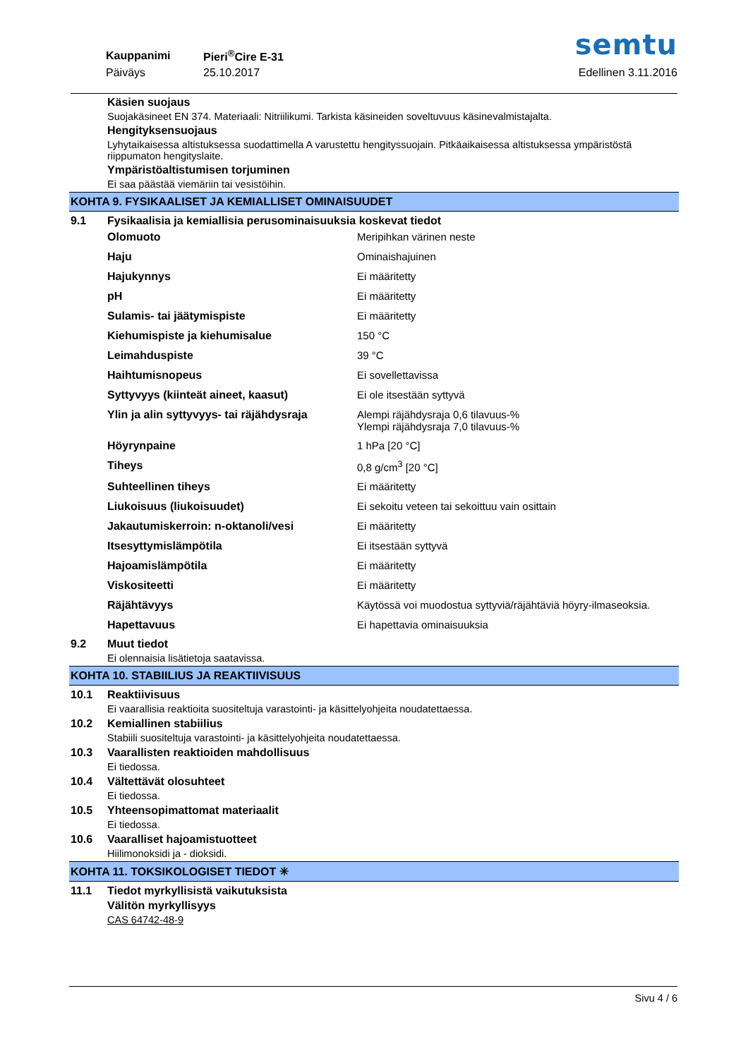semtu
| Kauppanimi | Pieri<sup>®</sup>Cire E-31 |
| Päiväys | 25.10.2017 |
Edellinen 3.11.2016
Käsien suojaus
Suojakäsineet EN 374. Materiaali: Nitriilikumi. Tarkista käsineiden soveltuvuus käsinevalmistajalta.
Hengityksensuojaus
Lyhytaikaisessa altistuksessa suodattimella A varustettu hengityssuojain. Pitkäaikaisessa altistuksessa ympäristöstä riippumaton hengityslaite.
Ympäristöaltistumisen torjuminen
Ei saa päästää viemäriin tai vesistöihin.
KOHTA 9. FYSIKAALISET JA KEMIALLISET OMINAISUUDET
9.1 Fysikaalisia ja kemiallisia perusominaisuuksia koskevat tiedot
| Olomuoto | Meripihkan värinen neste |
| Haju | Ominaishajuinen |
| Hajukynnys | Ei määritetty |
| pH | Ei määritetty |
| Sulamis- tai jäätymispiste | Ei määritetty |
| Kiehumispiste ja kiehumisalue | 150 °C |
| Leimahduspiste | 39 °C |
| Haihtumisnopeus | Ei sovellettavissa |
| Syttyvyys (kiinteät aineet, kaasut) | Ei ole itsestään syttyvä |
| Ylin ja alin syttyvyys- tai räjähdysraja | Alempi räjähdysraja 0,6 tilavuus-% Ylempi räjähdysraja 7,0 tilavuus-% |
| Höyrynpaine | 1 hPa [20 °C] |
| Tiheys | 0,8 g/cm<sup>3</sup> [20 °C] |
| Suhteellinen tiheys | Ei määritetty |
| Liukoisuus (liukoisuudet) | Ei sekoitu veteen tai sekoittuu vain osittain |
| Jakautumiskerroin: n-oktanoli/vesi | Ei määritetty |
| Itsesyttymislämpötila | Ei itsestään syttyvä |
| Hajoamislämpötila | Ei määritetty |
| Viskositeetti | Ei määritetty |
| Räjähtävyys | Käytössä voi muodostua syttyviä/räjähtäviä höyry-ilmaseoksia. |
| Hapettavuus | Ei hapettavia ominaisuuksia |
9.2 Muut tiedot
Ei olennaisia lisätietoja saatavissa.
KOHTA 10. STABIILIUS JA REAKTIIVISUUS
10.1 Reaktiivisuus
Ei vaarallisia reaktioita suositeltuja varastointi- ja käsittelyohjeita noudatettaessa.
10.2 Kemiallinen stabiilius
Stabiili suositeltuja varastointi- ja käsittelyohjeita noudatettaessa.
10.3 Vaarallisten reaktioiden mahdollisuus
Ei tiedossa.
10.4 Vältettävät olosuhteet
Ei tiedossa.
10.5 Yhteensopimattomat materiaalit
Ei tiedossa.
10.6 Vaaralliset hajoamistuotteet
Hiilimonoksidi ja - dioksidi.
KOHTA 11. TOKSIKOLOGISET TIEDOT ✳
11.1 Tiedot myrkyllisistä vaikutuksista
Välitön myrkyllisyys
CAS 64742-48-9
Sivu 4 / 6